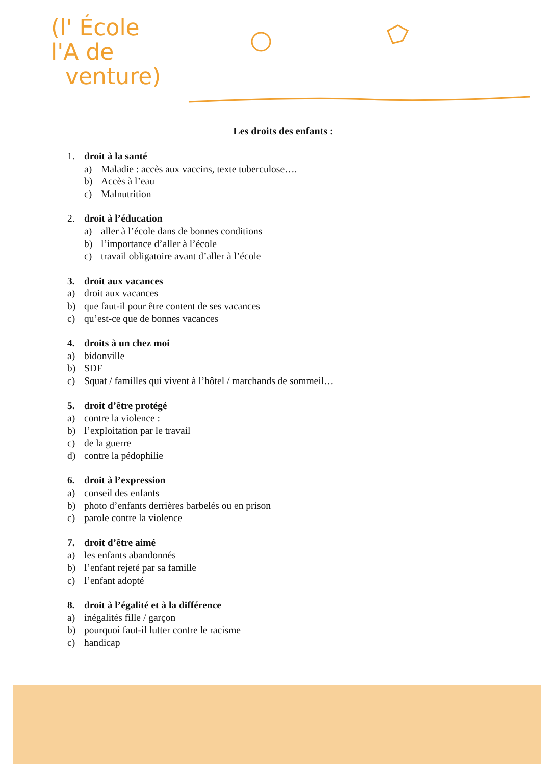(l' École
l'A de
venture)
Les droits des enfants :
1. droit à la santé
a) Maladie : accès aux vaccins, texte tuberculose….
b) Accès à l’eau
c) Malnutrition
2. droit à l’éducation
a) aller à l’école dans de bonnes conditions
b) l’importance d’aller à l’école
c) travail obligatoire avant d’aller à l’école
3. droit aux vacances
a) droit aux vacances
b) que faut-il pour être content de ses vacances
c) qu’est-ce que de bonnes vacances
4. droits à un chez moi
a) bidonville
b) SDF
c) Squat / familles qui vivent à l’hôtel / marchands de sommeil…
5. droit d’être protégé
a) contre la violence :
b) l’exploitation par le travail
c) de la guerre
d) contre la pédophilie
6. droit à l’expression
a) conseil des enfants
b) photo d’enfants derrières barbelés ou en prison
c) parole contre la violence
7. droit d’être aimé
a) les enfants abandonnés
b) l’enfant rejeté par sa famille
c) l’enfant adopté
8. droit à l’égalité et à la différence
a) inégalités fille / garçon
b) pourquoi faut-il lutter contre le racisme
c) handicap